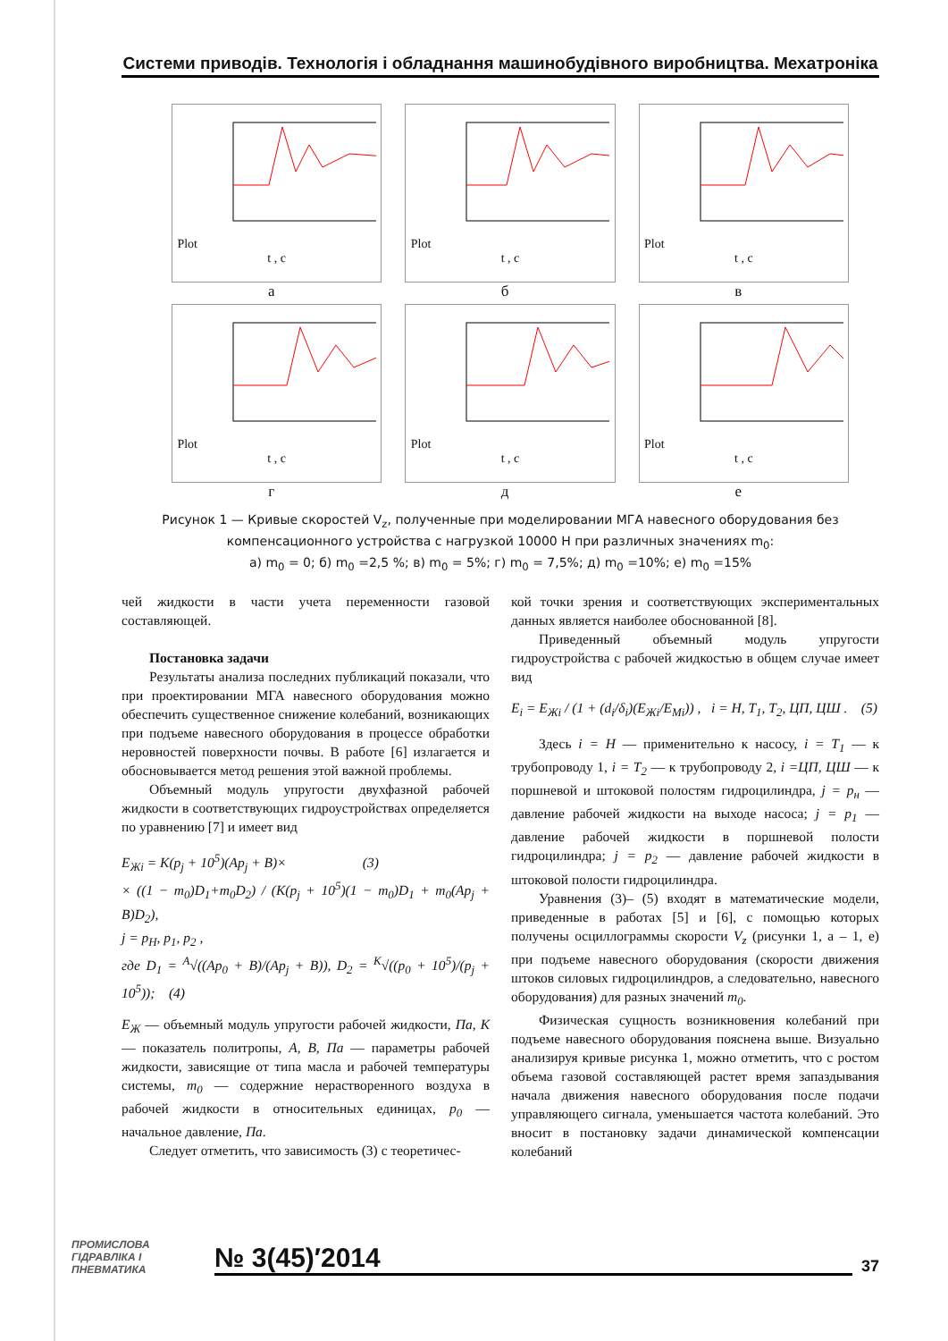Системи приводів. Технологія і обладнання машинобудівного виробництва. Мехатроніка
Plot
t , c
а
Plot
t , c
б
Plot
t , c
в
Plot
t , c
г
Plot
t , c
д
Plot
t , c
е
Рисунок 1 — Кривые скоростей V<sub>z</sub>, полученные при моделировании МГА навесного оборудования без компенсационного устройства с нагрузкой 10000 Н при различных значениях m<sub>0</sub>:
а) m<sub>0</sub> = 0; б) m<sub>0</sub> =2,5 %; в) m<sub>0</sub> = 5%; г) m<sub>0</sub> = 7,5%; д) m<sub>0</sub> =10%; е) m<sub>0</sub> =15%
чей жидкости в части учета переменности газовой составляющей.
Постановка задачи
Результаты анализа последних публикаций показали, что при проектировании МГА навесного оборудования можно обеспечить существенное снижение колебаний, возникающих при подъеме навесного оборудования в процессе обработки неровностей поверхности почвы. В работе [6] излагается и обосновывается метод решения этой важной проблемы.
Объемный модуль упругости двухфазной рабочей жидкости в соответствующих гидроустройствах определяется по уравнению [7] и имеет вид
E<sub>Жi</sub> = K(p<sub>j</sub> + 10<sup>5</sup>)(Ap<sub>j</sub> + B)× (3)
× ((1 − m<sub>0</sub>)D<sub>1</sub>+m<sub>0</sub>D<sub>2</sub>) / (K(p<sub>j</sub> + 10<sup>5</sup>)(1 − m<sub>0</sub>)D<sub>1</sub> + m<sub>0</sub>(Ap<sub>j</sub> + B)D<sub>2</sub>),
j = p<sub>H</sub>, p<sub>1</sub>, p<sub>2</sub> ,
где D<sub>1</sub> = <sup>A</sup>√((Ap<sub>0</sub> + B)/(Ap<sub>j</sub> + B)), D<sub>2</sub> = <sup>K</sup>√((p<sub>0</sub> + 10<sup>5</sup>)/(p<sub>j</sub> + 10<sup>5</sup>)); (4)
E<sub>Ж</sub> — объемный модуль упругости рабочей жидкости, Па, K — показатель политропы, A, B, Па — параметры рабочей жидкости, зависящие от типа масла и рабочей температуры системы, m<sub>0</sub> — содержние нерастворенного воздуха в рабочей жидкости в относительных единицах, p<sub>0</sub> — начальное давление, Па.
Следует отметить, что зависимость (3) с теоретичес-
кой точки зрения и соответствующих экспериментальных данных является наиболее обоснованной [8].
Приведенный объемный модуль упругости гидроустройства с рабочей жидкостью в общем случае имеет вид
E<sub>i</sub> = E<sub>Жi</sub> / (1 + (d<sub>i</sub>/δ<sub>i</sub>)(E<sub>Жi</sub>/E<sub>Mi</sub>)) , i = H, T<sub>1</sub>, T<sub>2</sub>, ЦП, ЦШ . (5)
Здесь i = H — применительно к насосу, i = T<sub>1</sub> — к трубопроводу 1, i = T<sub>2</sub> — к трубопроводу 2, i =ЦП, ЦШ — к поршневой и штоковой полостям гидроцилиндра, j = p<sub>н</sub> — давление рабочей жидкости на выходе насоса; j = p<sub>1</sub> — давление рабочей жидкости в поршневой полости гидроцилиндра; j = p<sub>2</sub> — давление рабочей жидкости в штоковой полости гидроцилиндра.
Уравнения (3)– (5) входят в математические модели, приведенные в работах [5] и [6], с помощью которых получены осциллограммы скорости V<sub>z</sub> (рисунки 1, а – 1, е) при подъеме навесного оборудования (скорости движения штоков силовых гидроцилиндров, а следовательно, навесного оборудования) для разных значений m<sub>0</sub>.
Физическая сущность возникновения колебаний при подъеме навесного оборудования пояснена выше. Визуально анализируя кривые рисунка 1, можно отметить, что с ростом объема газовой составляющей растет время запаздывания начала движения навесного оборудования после подачи управляющего сигнала, уменьшается частота колебаний. Это вносит в постановку задачи динамической компенсации колебаний
ПРОМИСЛОВА ГІДРАВЛІКА І ПНЕВМАТИКА
№ 3(45)′2014
37